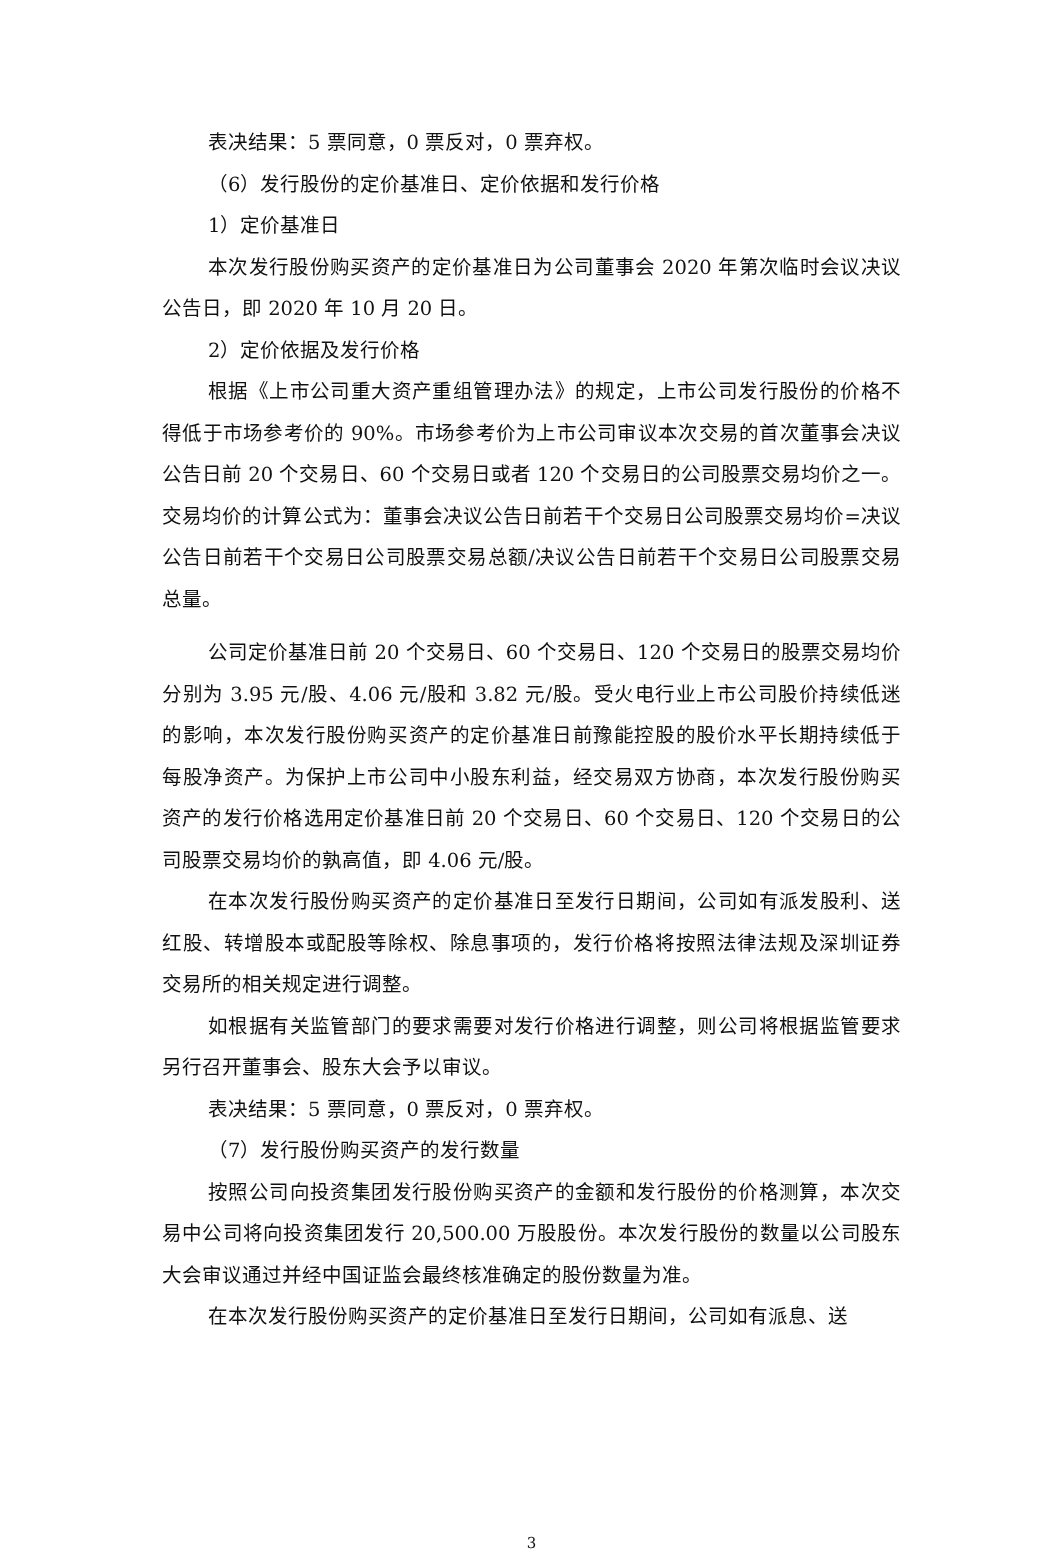表决结果：5 票同意，0 票反对，0 票弃权。
（6）发行股份的定价基准日、定价依据和发行价格
1）定价基准日
本次发行股份购买资产的定价基准日为公司董事会 2020 年第次临时会议决议公告日，即 2020 年 10 月 20 日。
2）定价依据及发行价格
根据《上市公司重大资产重组管理办法》的规定，上市公司发行股份的价格不得低于市场参考价的 90%。市场参考价为上市公司审议本次交易的首次董事会决议公告日前 20 个交易日、60 个交易日或者 120 个交易日的公司股票交易均价之一。交易均价的计算公式为：董事会决议公告日前若干个交易日公司股票交易均价=决议公告日前若干个交易日公司股票交易总额/决议公告日前若干个交易日公司股票交易总量。
公司定价基准日前 20 个交易日、60 个交易日、120 个交易日的股票交易均价分别为 3.95 元/股、4.06 元/股和 3.82 元/股。受火电行业上市公司股价持续低迷的影响，本次发行股份购买资产的定价基准日前豫能控股的股价水平长期持续低于每股净资产。为保护上市公司中小股东利益，经交易双方协商，本次发行股份购买资产的发行价格选用定价基准日前 20 个交易日、60 个交易日、120 个交易日的公司股票交易均价的孰高值，即 4.06 元/股。
在本次发行股份购买资产的定价基准日至发行日期间，公司如有派发股利、送红股、转增股本或配股等除权、除息事项的，发行价格将按照法律法规及深圳证券交易所的相关规定进行调整。
如根据有关监管部门的要求需要对发行价格进行调整，则公司将根据监管要求另行召开董事会、股东大会予以审议。
表决结果：5 票同意，0 票反对，0 票弃权。
（7）发行股份购买资产的发行数量
按照公司向投资集团发行股份购买资产的金额和发行股份的价格测算，本次交易中公司将向投资集团发行 20,500.00 万股股份。本次发行股份的数量以公司股东大会审议通过并经中国证监会最终核准确定的股份数量为准。
在本次发行股份购买资产的定价基准日至发行日期间，公司如有派息、送
3